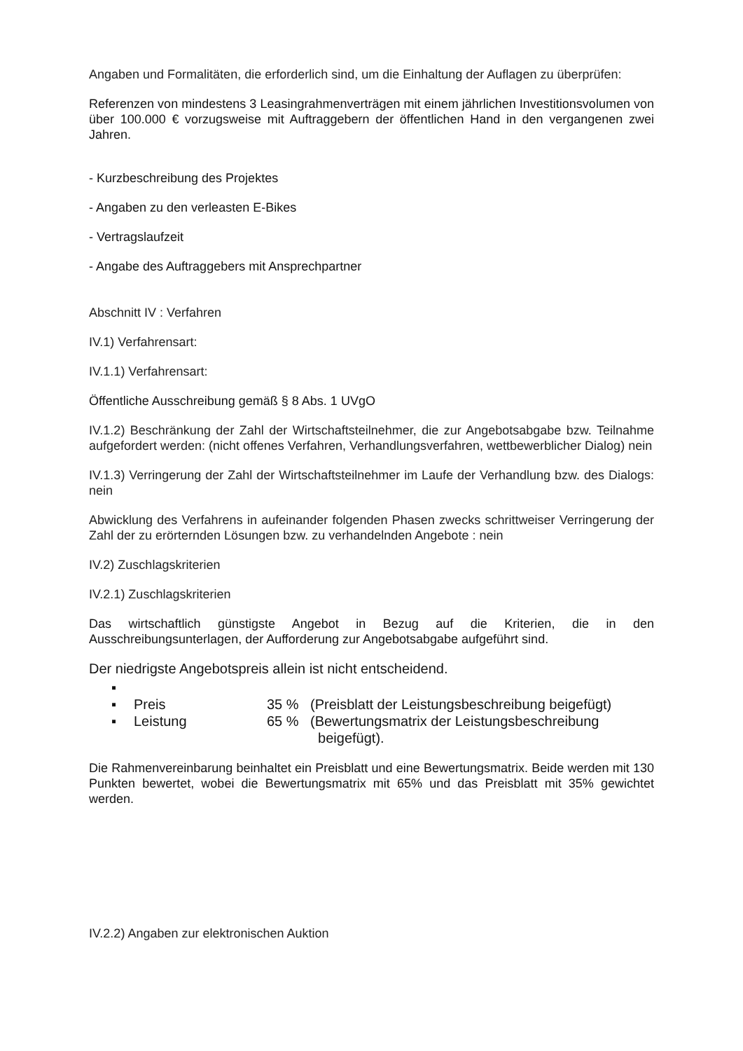Angaben und Formalitäten, die erforderlich sind, um die Einhaltung der Auflagen zu überprüfen:
Referenzen von mindestens 3 Leasingrahmenverträgen mit einem jährlichen Investitionsvolumen von über 100.000 € vorzugsweise mit Auftraggebern der öffentlichen Hand in den vergangenen zwei Jahren.
- Kurzbeschreibung des Projektes
- Angaben zu den verleasten E-Bikes
- Vertragslaufzeit
- Angabe des Auftraggebers mit Ansprechpartner
Abschnitt IV : Verfahren
IV.1) Verfahrensart:
IV.1.1) Verfahrensart:
Öffentliche Ausschreibung gemäß § 8 Abs. 1 UVgO
IV.1.2) Beschränkung der Zahl der Wirtschaftsteilnehmer, die zur Angebotsabgabe bzw. Teilnahme aufgefordert werden: (nicht offenes Verfahren, Verhandlungsverfahren, wettbewerblicher Dialog) nein
IV.1.3) Verringerung der Zahl der Wirtschaftsteilnehmer im Laufe der Verhandlung bzw. des Dialogs: nein
Abwicklung des Verfahrens in aufeinander folgenden Phasen zwecks schrittweiser Verringerung der Zahl der zu erörternden Lösungen bzw. zu verhandelnden Angebote : nein
IV.2) Zuschlagskriterien
IV.2.1) Zuschlagskriterien
Das wirtschaftlich günstigste Angebot in Bezug auf die Kriterien, die in den Ausschreibungsunterlagen, der Aufforderung zur Angebotsabgabe aufgeführt sind.
Der niedrigste Angebotspreis allein ist nicht entscheidend.
▪
▪ Preis 35 % (Preisblatt der Leistungsbeschreibung beigefügt)
▪ Leistung 65 % (Bewertungsmatrix der Leistungsbeschreibung
beigefügt).
Die Rahmenvereinbarung beinhaltet ein Preisblatt und eine Bewertungsmatrix. Beide werden mit 130 Punkten bewertet, wobei die Bewertungsmatrix mit 65% und das Preisblatt mit 35% gewichtet werden.
IV.2.2) Angaben zur elektronischen Auktion